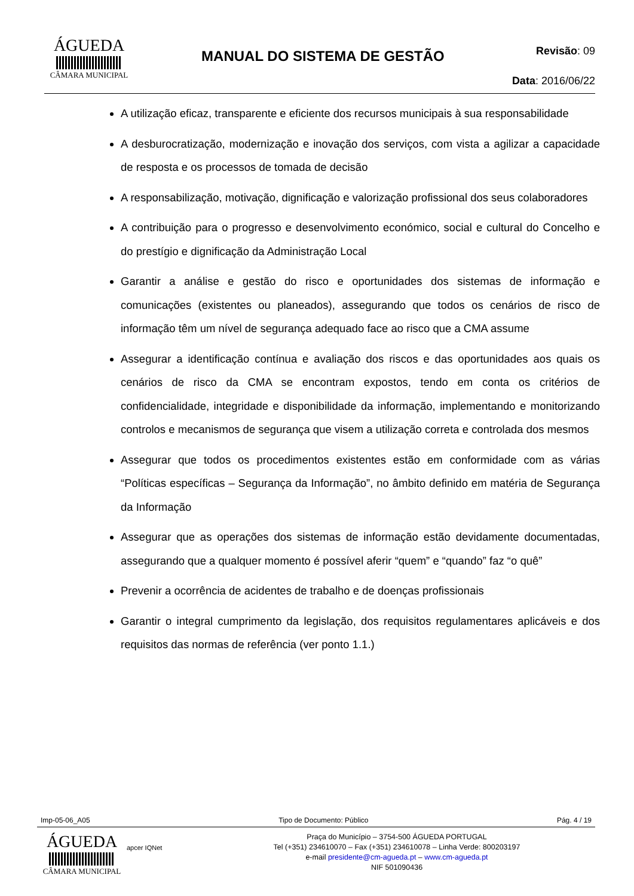ÁGUEDA
CÂMARA MUNICIPAL
MANUAL DO SISTEMA DE GESTÃO
Revisão: 09
Data: 2016/06/22
A utilização eficaz, transparente e eficiente dos recursos municipais à sua responsabilidade
A desburocratização, modernização e inovação dos serviços, com vista a agilizar a capacidade de resposta e os processos de tomada de decisão
A responsabilização, motivação, dignificação e valorização profissional dos seus colaboradores
A contribuição para o progresso e desenvolvimento económico, social e cultural do Concelho e do prestígio e dignificação da Administração Local
Garantir a análise e gestão do risco e oportunidades dos sistemas de informação e comunicações (existentes ou planeados), assegurando que todos os cenários de risco de informação têm um nível de segurança adequado face ao risco que a CMA assume
Assegurar a identificação contínua e avaliação dos riscos e das oportunidades aos quais os cenários de risco da CMA se encontram expostos, tendo em conta os critérios de confidencialidade, integridade e disponibilidade da informação, implementando e monitorizando controlos e mecanismos de segurança que visem a utilização correta e controlada dos mesmos
Assegurar que todos os procedimentos existentes estão em conformidade com as várias “Políticas específicas – Segurança da Informação”, no âmbito definido em matéria de Segurança da Informação
Assegurar que as operações dos sistemas de informação estão devidamente documentadas, assegurando que a qualquer momento é possível aferir “quem” e “quando” faz “o quê”
Prevenir a ocorrência de acidentes de trabalho e de doenças profissionais
Garantir o integral cumprimento da legislação, dos requisitos regulamentares aplicáveis e dos requisitos das normas de referência (ver ponto 1.1.)
Imp-05-06_A05 Tipo de Documento: Público Pág. 4 / 19
ÁGUEDA
CÂMARA MUNICIPAL
apcer IQNet
Praça do Município – 3754-500 ÁGUEDA PORTUGAL
Tel (+351) 234610070 – Fax (+351) 234610078 – Linha Verde: 800203197
e-mail presidente@cm-agueda.pt – www.cm-agueda.pt
NIF 501090436